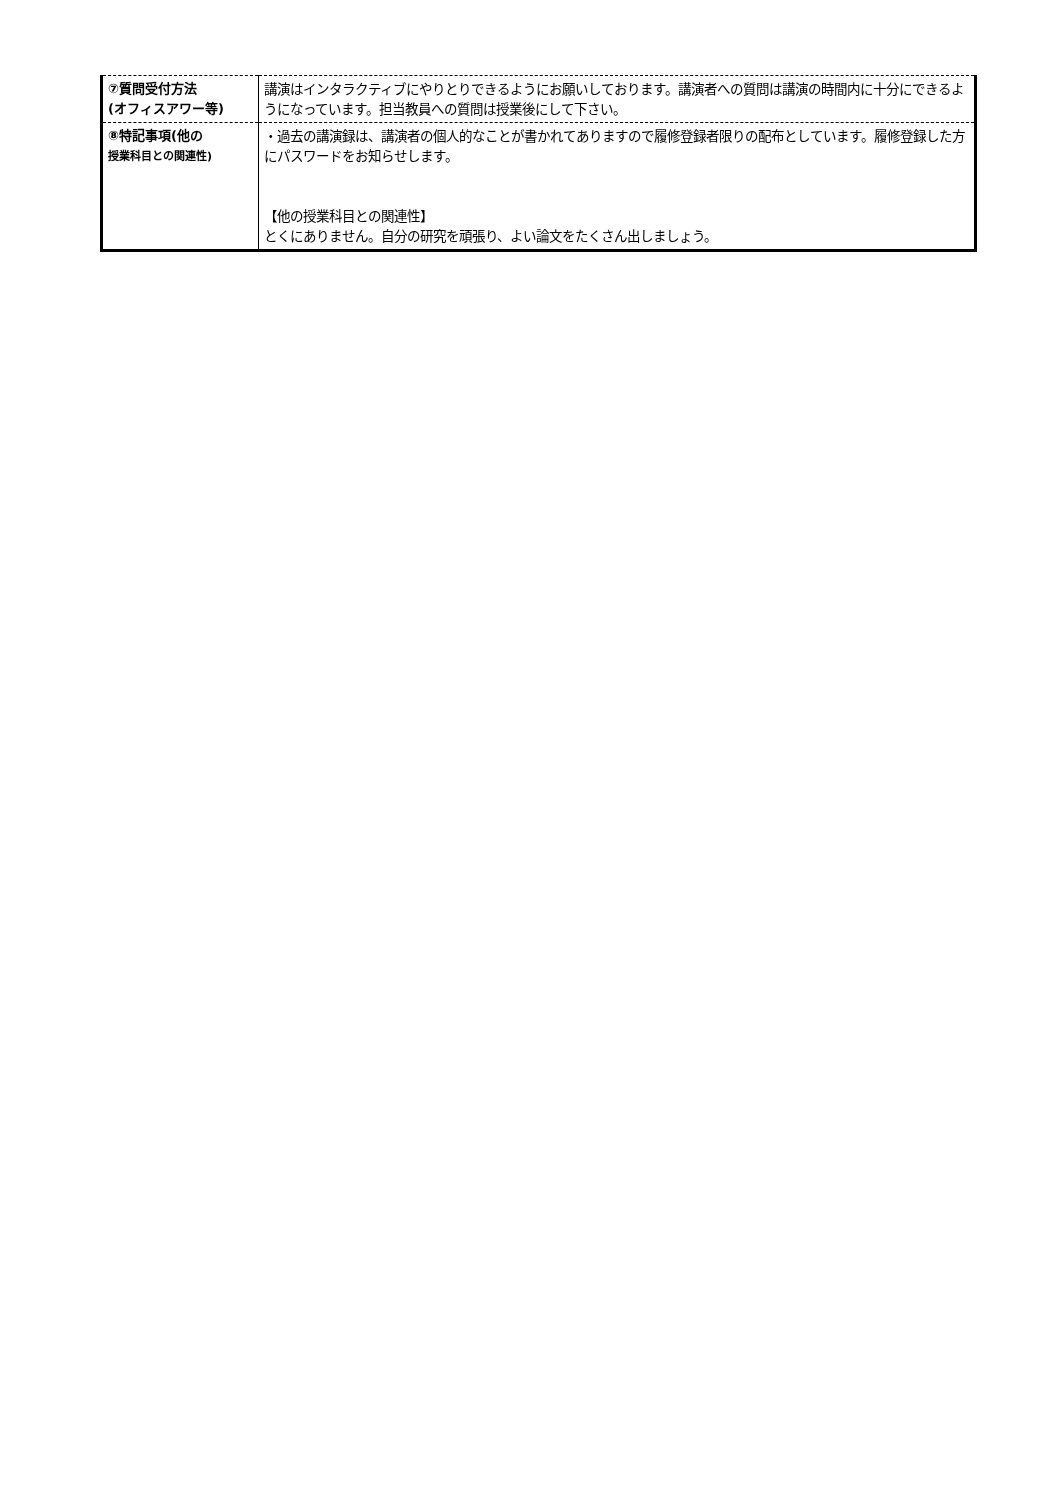| ⑦質問受付方法 (オフィスアワー等) | 講演はインタラクティブにやりとりできるようにお願いしております。講演者への質問は講演の時間内に十分にできるようになっています。担当教員への質問は授業後にして下さい。 |
| ⑧特記事項(他の 授業科目との関連性) | ・過去の講演録は、講演者の個人的なことが書かれてありますので履修登録者限りの配布としています。履修登録した方にパスワードをお知らせします。 【他の授業科目との関連性】 とくにありません。自分の研究を頑張り、よい論文をたくさん出しましょう。 |